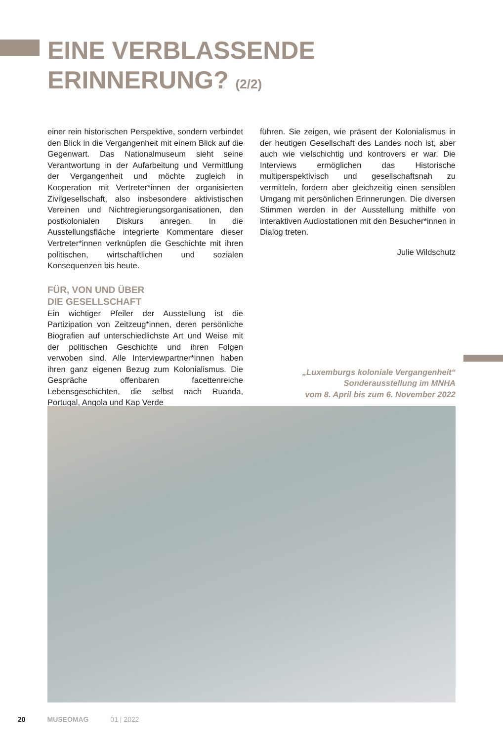EINE VERBLASSENDE
ERINNERUNG? (2/2)
einer rein historischen Perspektive, sondern verbindet den Blick in die Vergangenheit mit einem Blick auf die Gegenwart. Das Nationalmuseum sieht seine Verantwortung in der Aufarbeitung und Vermittlung der Vergangenheit und möchte zugleich in Kooperation mit Vertreter*innen der organisierten Zivilgesellschaft, also insbesondere aktivistischen Vereinen und Nichtregierungsorganisationen, den postkolonialen Diskurs anregen. In die Ausstellungsfläche integrierte Kommentare dieser Vertreter*innen verknüpfen die Geschichte mit ihren politischen, wirtschaftlichen und sozialen Konsequenzen bis heute.
FÜR, VON UND ÜBER
DIE GESELLSCHAFT
Ein wichtiger Pfeiler der Ausstellung ist die Partizipation von Zeitzeug*innen, deren persönliche Biografien auf unterschiedlichste Art und Weise mit der politischen Geschichte und ihren Folgen verwoben sind. Alle Interviewpartner*innen haben ihren ganz eigenen Bezug zum Kolonialismus. Die Gespräche offenbaren facettenreiche Lebensgeschichten, die selbst nach Ruanda, Portugal, Angola und Kap Verde
führen. Sie zeigen, wie präsent der Kolonialismus in der heutigen Gesellschaft des Landes noch ist, aber auch wie vielschichtig und kontrovers er war. Die Interviews ermöglichen das Historische multiperspektivisch und gesellschaftsnah zu vermitteln, fordern aber gleichzeitig einen sensiblen Umgang mit persönlichen Erinnerungen. Die diversen Stimmen werden in der Ausstellung mithilfe von interaktiven Audiostationen mit den Besucher*innen in Dialog treten.
Julie Wildschutz
„Luxemburgs koloniale Vergangenheit“
Sonderausstellung im MNHA
vom 8. April bis zum 6. November 2022
20 MUSEOMAG 01 | 2022